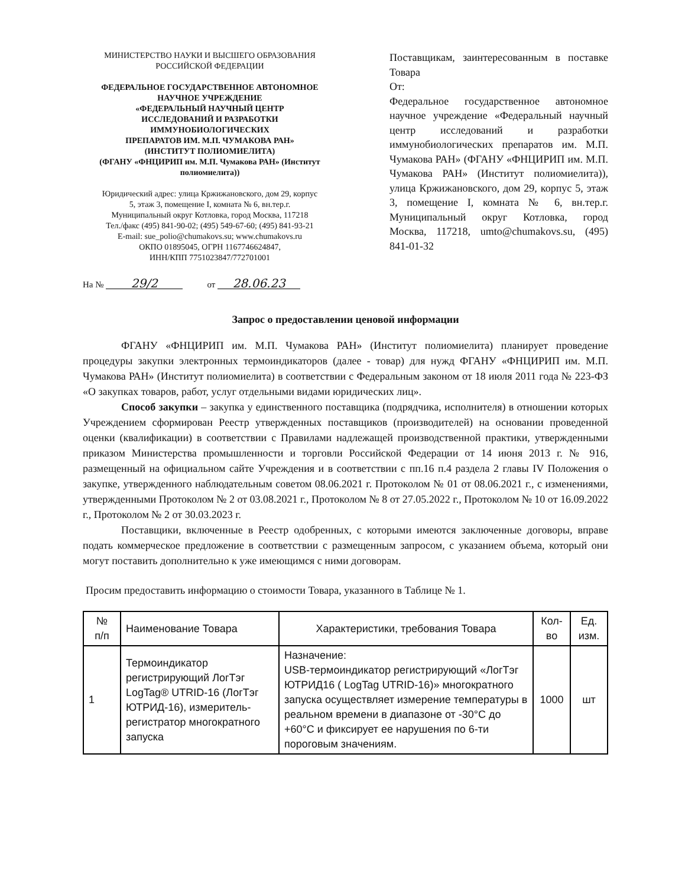МИНИСТЕРСТВО НАУКИ И ВЫСШЕГО ОБРАЗОВАНИЯ
РОССИЙСКОЙ ФЕДЕРАЦИИ
ФЕДЕРАЛЬНОЕ ГОСУДАРСТВЕННОЕ АВТОНОМНОЕ
НАУЧНОЕ УЧРЕЖДЕНИЕ
«ФЕДЕРАЛЬНЫЙ НАУЧНЫЙ ЦЕНТР
ИССЛЕДОВАНИЙ И РАЗРАБОТКИ
ИММУНОБИОЛОГИЧЕСКИХ
ПРЕПАРАТОВ ИМ. М.П. ЧУМАКОВА РАН»
(ИНСТИТУТ ПОЛИОМИЕЛИТА)
(ФГАНУ «ФНЦИРИП им. М.П. Чумакова РАН» (Институт
полиомиелита))
Юридический адрес: улица Кржижановского, дом 29, корпус
5, этаж 3, помещение I, комната № 6, вн.тер.г.
Муниципальный округ Котловка, город Москва, 117218
Тел./факс (495) 841-90-02; (495) 549-67-60; (495) 841-93-21
E-mail: sue_polio@chumakovs.su; www.chumakovs.ru
ОКПО 01895045, ОГРН 1167746624847,
ИНН/КПП 7751023847/772701001
На № 29/2 от 28.06.23
Поставщикам, заинтересованным в поставке Товара
От:
Федеральное государственное автономное научное учреждение «Федеральный научный центр исследований и разработки иммунобиологических препаратов им. М.П. Чумакова РАН» (ФГАНУ «ФНЦИРИП им. М.П. Чумакова РАН» (Институт полиомиелита)), улица Кржижановского, дом 29, корпус 5, этаж 3, помещение I, комната № 6, вн.тер.г. Муниципальный округ Котловка, город Москва, 117218, umto@chumakovs.su, (495) 841-01-32
Запрос о предоставлении ценовой информации
ФГАНУ «ФНЦИРИП им. М.П. Чумакова РАН» (Институт полиомиелита) планирует проведение процедуры закупки электронных термоиндикаторов (далее - товар) для нужд ФГАНУ «ФНЦИРИП им. М.П. Чумакова РАН» (Институт полиомиелита) в соответствии с Федеральным законом от 18 июля 2011 года № 223-ФЗ «О закупках товаров, работ, услуг отдельными видами юридических лиц».
Способ закупки – закупка у единственного поставщика (подрядчика, исполнителя) в отношении которых Учреждением сформирован Реестр утвержденных поставщиков (производителей) на основании проведенной оценки (квалификации) в соответствии с Правилами надлежащей производственной практики, утвержденными приказом Министерства промышленности и торговли Российской Федерации от 14 июня 2013 г. № 916, размещенный на официальном сайте Учреждения и в соответствии с пп.16 п.4 раздела 2 главы IV Положения о закупке, утвержденного наблюдательным советом 08.06.2021 г. Протоколом № 01 от 08.06.2021 г., с изменениями, утвержденными Протоколом № 2 от 03.08.2021 г., Протоколом № 8 от 27.05.2022 г., Протоколом № 10 от 16.09.2022 г., Протоколом № 2 от 30.03.2023 г.
Поставщики, включенные в Реестр одобренных, с которыми имеются заключенные договоры, вправе подать коммерческое предложение в соответствии с размещенным запросом, с указанием объема, который они могут поставить дополнительно к уже имеющимся с ними договорам.
Просим предоставить информацию о стоимости Товара, указанного в Таблице № 1.
| № п/п | Наименование Товара | Характеристики, требования Товара | Кол-во | Ед. изм. |
| --- | --- | --- | --- | --- |
| 1 | Термоиндикатор регистрирующий ЛогТэг LogTag® UTRID-16 (ЛогТэг ЮТРИД-16), измеритель-регистратор многократного запуска | Назначение: USB-термоиндикатор регистрирующий «ЛогТэг ЮТРИД16 ( LogTag UTRID-16)» многократного запуска осуществляет измерение температуры в реальном времени в диапазоне от -30°C до +60°C и фиксирует ее нарушения по 6-ти пороговым значениям. | 1000 | шт |